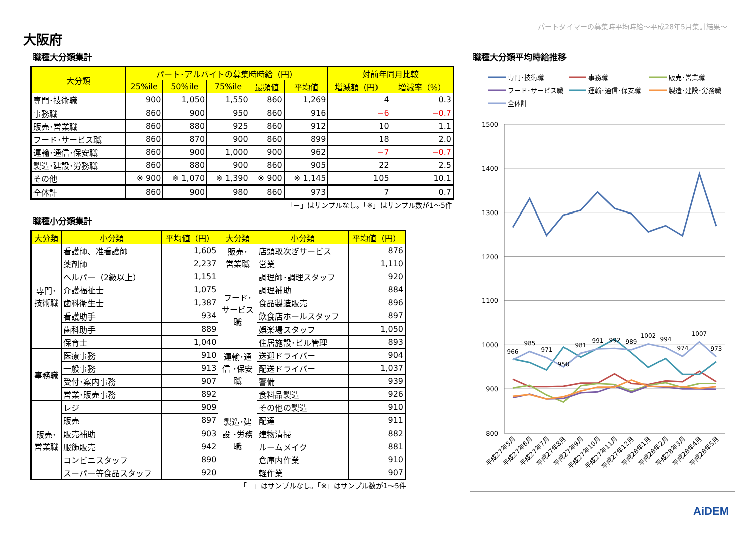パートタイマーの募集時平均時給～平成28年5月集計結果～
大阪府
職種大分類集計
| 大分類 | パート･アルバイトの募集時時給（円） | | | | | 対前年同月比較 | |
| --- | --- | --- | --- | --- | --- | --- | --- |
| | 25%ile | 50%ile | 75%ile | 最頻値 | 平均値 | 増減額（円） | 増減率（%） |
| 専門･技術職 | 900 | 1,050 | 1,550 | 860 | 1,269 | 4 | 0.3 |
| 事務職 | 860 | 900 | 950 | 860 | 916 | −6 | −0.7 |
| 販売･営業職 | 860 | 880 | 925 | 860 | 912 | 10 | 1.1 |
| フード･サービス職 | 860 | 870 | 900 | 860 | 899 | 18 | 2.0 |
| 運輸･通信･保安職 | 860 | 900 | 1,000 | 900 | 962 | −7 | −0.7 |
| 製造･建設･労務職 | 860 | 880 | 900 | 860 | 905 | 22 | 2.5 |
| その他 | ※ 900 | ※ 1,070 | ※ 1,390 | ※ 900 | ※ 1,145 | 105 | 10.1 |
| 全体計 | 860 | 900 | 980 | 860 | 973 | 7 | 0.7 |
「－」はサンプルなし。「※」はサンプル数が1～5件
職種小分類集計
| 大分類 | 小分類 | 平均値（円） | 大分類 | 小分類 | 平均値（円） |
| --- | --- | --- | --- | --- | --- |
| 専門･ 技術職 | 看護師、准看護師 | 1,605 | 販売･ 営業職 | 店頭取次ぎサービス | 876 |
| | 薬剤師 | 2,237 | | 営業 | 1,110 |
| | ヘルパー（2級以上） | 1,151 | フード･ サービス 職 | 調理師･調理スタッフ | 920 |
| | 介護福祉士 | 1,075 | | 調理補助 | 884 |
| | 歯科衛生士 | 1,387 | | 食品製造販売 | 896 |
| | 看護助手 | 934 | | 飲食店ホールスタッフ | 897 |
| | 歯科助手 | 889 | | 娯楽場スタッフ | 1,050 |
| | 保育士 | 1,040 | | 住居施設･ビル管理 | 893 |
| 事務職 | 医療事務 | 910 | 運輸･通 信 ･保安 職 | 送迎ドライバー | 904 |
| | 一般事務 | 913 | | 配送ドライバー | 1,037 |
| | 受付･案内事務 | 907 | | 警備 | 939 |
| | 営業･販売事務 | 892 | 製造･建 設 ･労務 職 | 食料品製造 | 926 |
| 販売･ 営業職 | レジ | 909 | | その他の製造 | 910 |
| | 販売 | 897 | | 配達 | 911 |
| | 販売補助 | 903 | | 建物清掃 | 882 |
| | 服飾販売 | 942 | | ルームメイク | 881 |
| | コンビニスタッフ | 890 | | 倉庫内作業 | 910 |
| | スーパー等食品スタッフ | 920 | | 軽作業 | 907 |
「－」はサンプルなし。「※」はサンプル数が1～5件
職種大分類平均時給推移
専門･技術職
事務職
販売･営業職
フード･サービス職
運輸･通信･保安職
製造･建設･労務職
全体計
1500
1400
1300
1200
1100
1000
900
800
966
985
971
950
981
991
992
989
1002
994
974
1007
973
平成27年5月
平成27年6月
平成27年7月
平成27年8月
平成27年9月
平成27年10月
平成27年11月
平成27年12月
平成28年1月
平成28年2月
平成28年3月
平成28年4月
平成28年5月
AiDEM